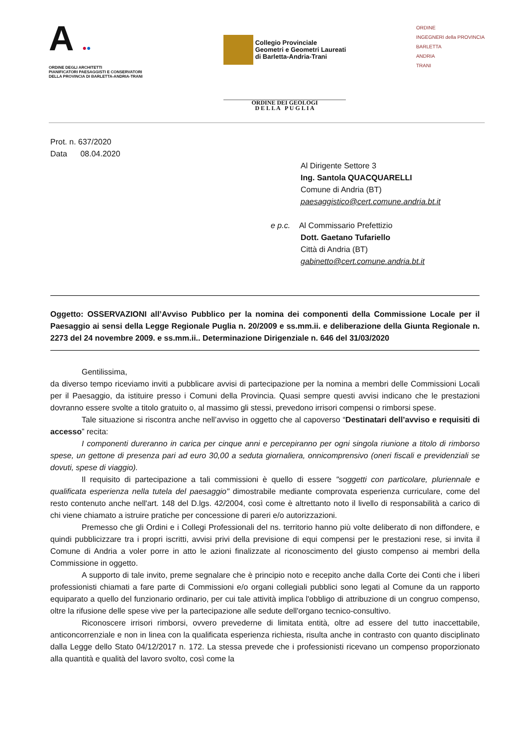A ●●
ORDINE DEGLI ARCHITETTI
PIANIFICATORI PAESAGGISTI E CONSERVATORI
DELLA PROVINCIA DI BARLETTA-ANDRIA-TRANI
Collegio Provinciale
Geometri e Geometri Laureati
di Barletta-Andria-Trani
ORDINE DEI GEOLOGI
D E L L A P U G L I A
ORDINE
INGEGNERI della PROVINCIA
BARLETTA
ANDRIA
TRANI
Prot. n. 637/2020
Data 08.04.2020
Al Dirigente Settore 3
Ing. Santola QUACQUARELLI
Comune di Andria (BT)
paesaggistico@cert.comune.andria.bt.it
e p.c. Al Commissario Prefettizio
Dott. Gaetano Tufariello
Città di Andria (BT)
gabinetto@cert.comune.andria.bt.it
Oggetto: OSSERVAZIONI all’Avviso Pubblico per la nomina dei componenti della Commissione Locale per il Paesaggio ai sensi della Legge Regionale Puglia n. 20/2009 e ss.mm.ii. e deliberazione della Giunta Regionale n. 2273 del 24 novembre 2009. e ss.mm.ii.. Determinazione Dirigenziale n. 646 del 31/03/2020
Gentilissima,
da diverso tempo riceviamo inviti a pubblicare avvisi di partecipazione per la nomina a membri delle Commissioni Locali per il Paesaggio, da istituire presso i Comuni della Provincia. Quasi sempre questi avvisi indicano che le prestazioni dovranno essere svolte a titolo gratuito o, al massimo gli stessi, prevedono irrisori compensi o rimborsi spese.
Tale situazione si riscontra anche nell’avviso in oggetto che al capoverso “Destinatari dell’avviso e requisiti di accesso” recita:
I componenti dureranno in carica per cinque anni e percepiranno per ogni singola riunione a titolo di rimborso spese, un gettone di presenza pari ad euro 30,00 a seduta giornaliera, onnicomprensivo (oneri fiscali e previdenziali se dovuti, spese di viaggio).
Il requisito di partecipazione a tali commissioni è quello di essere "soggetti con particolare, pluriennale e qualificata esperienza nella tutela del paesaggio" dimostrabile mediante comprovata esperienza curriculare, come del resto contenuto anche nell'art. 148 del D.lgs. 42/2004, così come è altrettanto noto il livello di responsabilità a carico di chi viene chiamato a istruire pratiche per concessione di pareri e/o autorizzazioni.
Premesso che gli Ordini e i Collegi Professionali del ns. territorio hanno più volte deliberato di non diffondere, e quindi pubblicizzare tra i propri iscritti, avvisi privi della previsione di equi compensi per le prestazioni rese, si invita il Comune di Andria a voler porre in atto le azioni finalizzate al riconoscimento del giusto compenso ai membri della Commissione in oggetto.
A supporto di tale invito, preme segnalare che è principio noto e recepito anche dalla Corte dei Conti che i liberi professionisti chiamati a fare parte di Commissioni e/o organi collegiali pubblici sono legati al Comune da un rapporto equiparato a quello del funzionario ordinario, per cui tale attività implica l'obbligo di attribuzione di un congruo compenso, oltre la rifusione delle spese vive per la partecipazione alle sedute dell'organo tecnico-consultivo.
Riconoscere irrisori rimborsi, ovvero prevederne di limitata entità, oltre ad essere del tutto inaccettabile, anticoncorrenziale e non in linea con la qualificata esperienza richiesta, risulta anche in contrasto con quanto disciplinato dalla Legge dello Stato 04/12/2017 n. 172. La stessa prevede che i professionisti ricevano un compenso proporzionato alla quantità e qualità del lavoro svolto, così come la